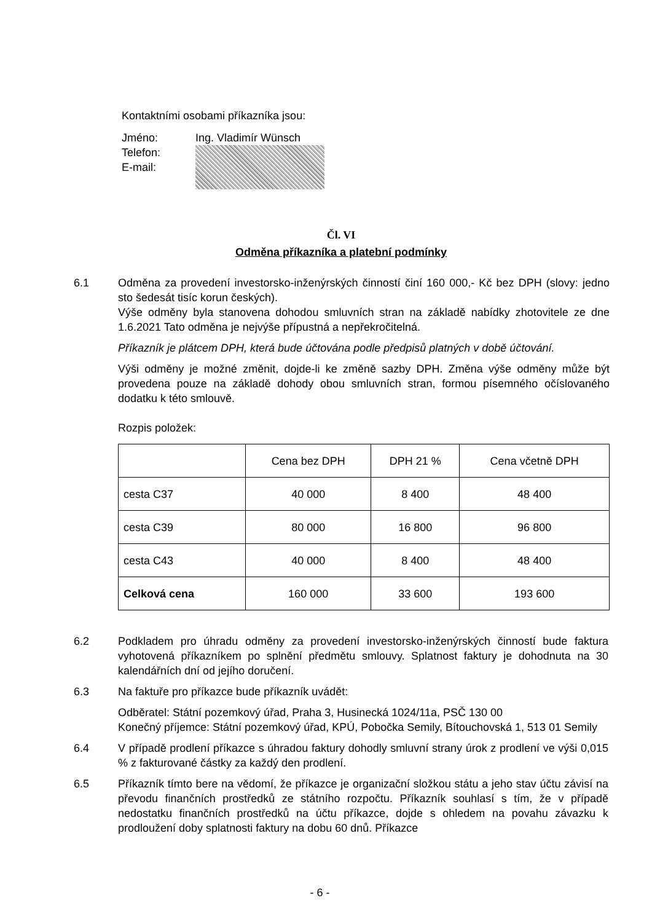Kontaktními osobami příkazníka jsou:
| Jméno: | Ing. Vladimír Wünsch |
| Telefon: E-mail: | |
Čl. VI
Odměna příkazníka a platební podmínky
6.1 Odměna za provedení investorsko-inženýrských činností činí 160 000,- Kč bez DPH (slovy: jedno sto šedesát tisíc korun českých).
Výše odměny byla stanovena dohodou smluvních stran na základě nabídky zhotovitele ze dne 1.6.2021 Tato odměna je nejvýše přípustná a nepřekročitelná.
Příkazník je plátcem DPH, která bude účtována podle předpisů platných v době účtování.
Výši odměny je možné změnit, dojde-li ke změně sazby DPH. Změna výše odměny může být provedena pouze na základě dohody obou smluvních stran, formou písemného očíslovaného dodatku k této smlouvě.
Rozpis položek:
| | Cena bez DPH | DPH 21 % | Cena včetně DPH |
| --- | --- | --- | --- |
| cesta C37 | 40 000 | 8 400 | 48 400 |
| cesta C39 | 80 000 | 16 800 | 96 800 |
| cesta C43 | 40 000 | 8 400 | 48 400 |
| Celková cena | 160 000 | 33 600 | 193 600 |
6.2 Podkladem pro úhradu odměny za provedení investorsko-inženýrských činností bude faktura vyhotovená příkazníkem po splnění předmětu smlouvy. Splatnost faktury je dohodnuta na 30 kalendářních dní od jejího doručení.
6.3 Na faktuře pro příkazce bude příkazník uvádět:
Odběratel: Státní pozemkový úřad, Praha 3, Husinecká 1024/11a, PSČ 130 00
Konečný příjemce: Státní pozemkový úřad, KPÚ, Pobočka Semily, Bítouchovská 1, 513 01 Semily
6.4 V případě prodlení příkazce s úhradou faktury dohodly smluvní strany úrok z prodlení ve výši 0,015 % z fakturované částky za každý den prodlení.
6.5 Příkazník tímto bere na vědomí, že příkazce je organizační složkou státu a jeho stav účtu závisí na převodu finančních prostředků ze státního rozpočtu. Příkazník souhlasí s tím, že v případě nedostatku finančních prostředků na účtu příkazce, dojde s ohledem na povahu závazku k prodloužení doby splatnosti faktury na dobu 60 dnů. Příkazce
- 6 -